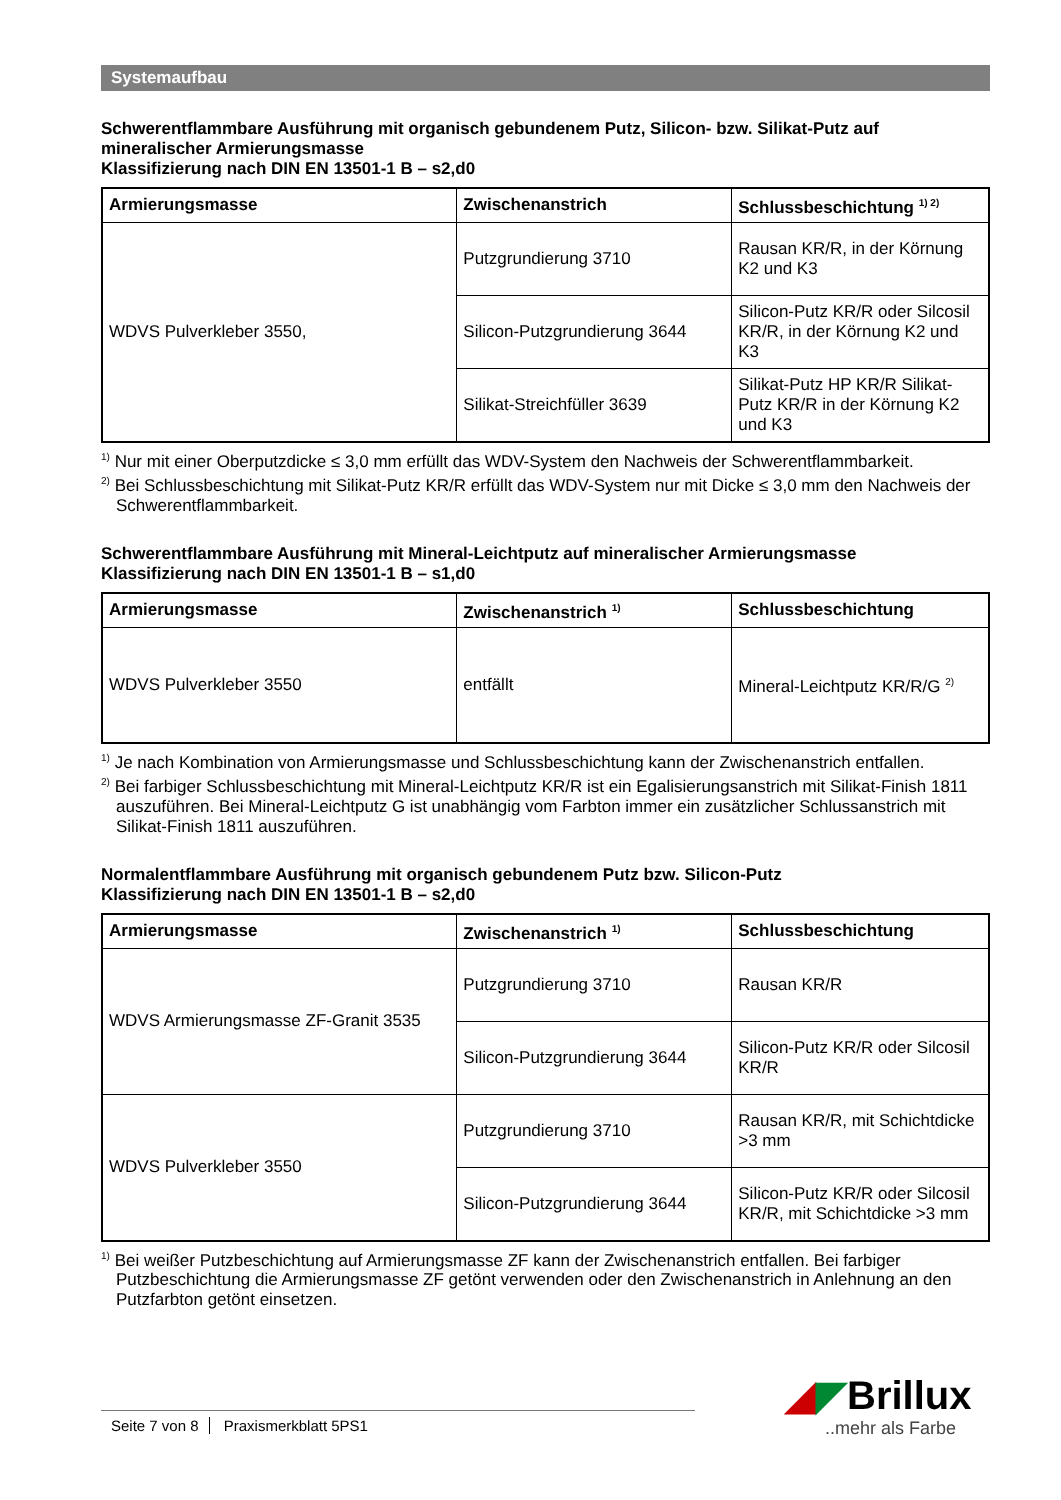Systemaufbau
Schwerentflammbare Ausführung mit organisch gebundenem Putz, Silicon- bzw. Silikat-Putz auf mineralischer Armierungsmasse
Klassifizierung nach DIN EN 13501-1 B – s2,d0
| Armierungsmasse | Zwischenanstrich | Schlussbeschichtung <sup>1) 2)</sup> |
| --- | --- | --- |
| WDVS Pulverkleber 3550, | Putzgrundierung 3710 | Rausan KR/R, in der Körnung K2 und K3 |
| | Silicon-Putzgrundierung 3644 | Silicon-Putz KR/R oder Silcosil KR/R, in der Körnung K2 und K3 |
| | Silikat-Streichfüller 3639 | Silikat-Putz HP KR/R Silikat-Putz KR/R in der Körnung K2 und K3 |
<sup>1)</sup> Nur mit einer Oberputzdicke ≤ 3,0 mm erfüllt das WDV-System den Nachweis der Schwerentflammbarkeit.
<sup>2)</sup> Bei Schlussbeschichtung mit Silikat-Putz KR/R erfüllt das WDV-System nur mit Dicke ≤ 3,0 mm den Nachweis der Schwerentflammbarkeit.
Schwerentflammbare Ausführung mit Mineral-Leichtputz auf mineralischer Armierungsmasse
Klassifizierung nach DIN EN 13501-1 B – s1,d0
| Armierungsmasse | Zwischenanstrich <sup>1)</sup> | Schlussbeschichtung |
| --- | --- | --- |
| WDVS Pulverkleber 3550 | entfällt | Mineral-Leichtputz KR/R/G <sup>2)</sup> |
<sup>1)</sup> Je nach Kombination von Armierungsmasse und Schlussbeschichtung kann der Zwischenanstrich entfallen.
<sup>2)</sup> Bei farbiger Schlussbeschichtung mit Mineral-Leichtputz KR/R ist ein Egalisierungsanstrich mit Silikat-Finish 1811 auszuführen. Bei Mineral-Leichtputz G ist unabhängig vom Farbton immer ein zusätzlicher Schlussanstrich mit Silikat-Finish 1811 auszuführen.
Normalentflammbare Ausführung mit organisch gebundenem Putz bzw. Silicon-Putz
Klassifizierung nach DIN EN 13501-1 B – s2,d0
| Armierungsmasse | Zwischenanstrich <sup>1)</sup> | Schlussbeschichtung |
| --- | --- | --- |
| WDVS Armierungsmasse ZF-Granit 3535 | Putzgrundierung 3710 | Rausan KR/R |
| | Silicon-Putzgrundierung 3644 | Silicon-Putz KR/R oder Silcosil KR/R |
| WDVS Pulverkleber 3550 | Putzgrundierung 3710 | Rausan KR/R, mit Schichtdicke >3 mm |
| | Silicon-Putzgrundierung 3644 | Silicon-Putz KR/R oder Silcosil KR/R, mit Schichtdicke >3 mm |
<sup>1)</sup> Bei weißer Putzbeschichtung auf Armierungsmasse ZF kann der Zwischenanstrich entfallen. Bei farbiger Putzbeschichtung die Armierungsmasse ZF getönt verwenden oder den Zwischenanstrich in Anlehnung an den Putzfarbton getönt einsetzen.
Seite 7 von 8 Praxismerkblatt 5PS1 ◢◤Brillux..mehr als Farbe